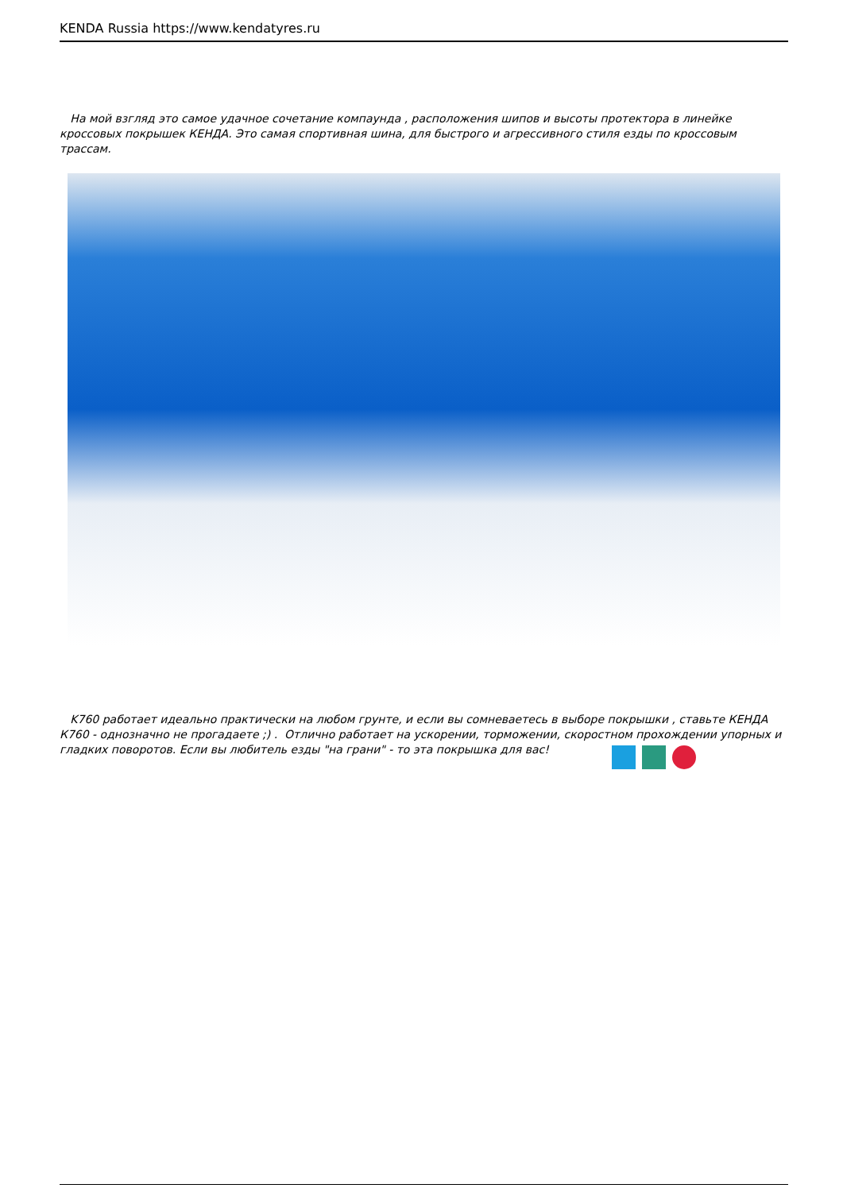KENDA Russia https://www.kendatyres.ru
На мой взгляд это самое удачное сочетание компаунда , расположения шипов и высоты протектора в линейке кроссовых покрышек КЕНДА. Это самая спортивная шина, для быстрого и агрессивного стиля езды по кроссовым трассам.
K760 работает идеально практически на любом грунте, и если вы сомневаетесь в выборе покрышки , ставьте КЕНДА К760 - однозначно не прогадаете ;) . Отлично работает на ускорении, торможении, скоростном прохождении упорных и гладких поворотов. Если вы любитель езды "на грани" - то эта покрышка для вас!